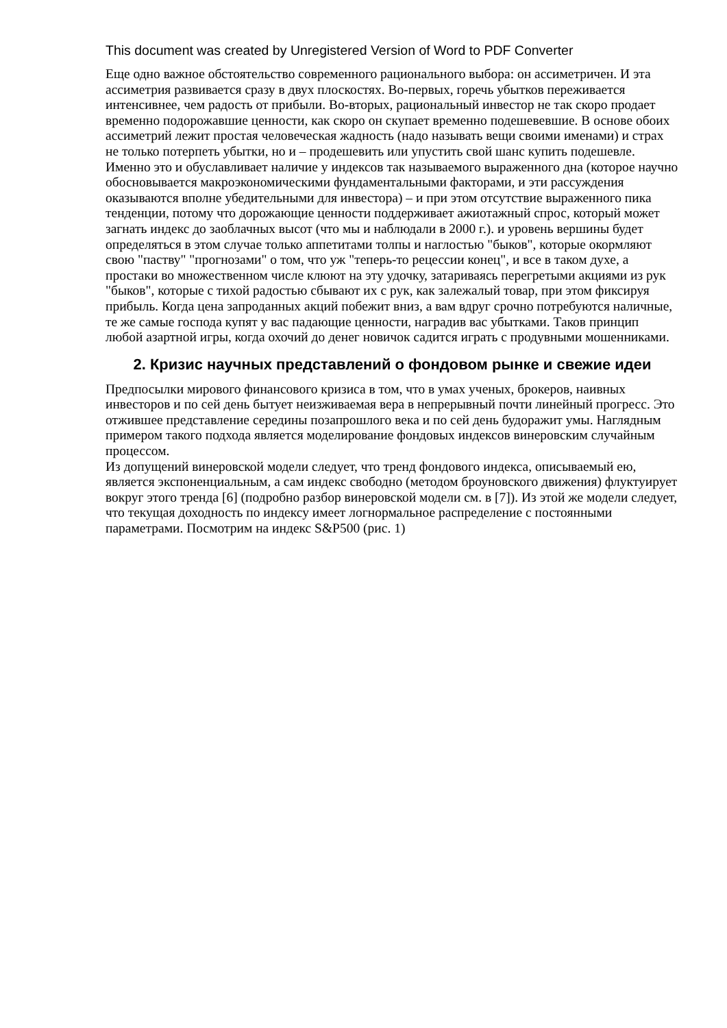This document was created by Unregistered Version of Word to PDF Converter
Еще одно важное обстоятельство современного рационального выбора: он ассиметричен. И эта ассиметрия развивается сразу в двух плоскостях. Во-первых, горечь убытков переживается интенсивнее, чем радость от прибыли. Во-вторых, рациональный инвестор не так скоро продает временно подорожавшие ценности, как скоро он скупает временно подешевевшие. В основе обоих ассиметрий лежит простая человеческая жадность (надо называть вещи своими именами) и страх не только потерпеть убытки, но и – продешевить или упустить свой шанс купить подешевле. Именно это и обуславливает наличие у индексов так называемого выраженного дна (которое научно обосновывается макроэкономическими фундаментальными факторами, и эти рассуждения оказываются вполне убедительными для инвестора) – и при этом отсутствие выраженного пика тенденции, потому что дорожающие ценности поддерживает ажиотажный спрос, который может загнать индекс до заоблачных высот (что мы и наблюдали в 2000 г.). и уровень вершины будет определяться в этом случае только аппетитами толпы и наглостью "быков", которые окормляют свою "паству" "прогнозами" о том, что уж "теперь-то рецессии конец", и все в таком духе, а простаки во множественном числе клюют на эту удочку, затариваясь перегретыми акциями из рук "быков", которые с тихой радостью сбывают их с рук, как залежалый товар, при этом фиксируя прибыль. Когда цена запроданных акций побежит вниз, а вам вдруг срочно потребуются наличные, те же самые господа купят у вас падающие ценности, наградив вас убытками. Таков принцип любой азартной игры, когда охочий до денег новичок садится играть с продувными мошенниками.
2. Кризис научных представлений о фондовом рынке и свежие идеи
Предпосылки мирового финансового кризиса в том, что в умах ученых, брокеров, наивных инвесторов и по сей день бытует неизживаемая вера в непрерывный почти линейный прогресс. Это отжившее представление середины позапрошлого века и по сей день будоражит умы. Наглядным примером такого подхода является моделирование фондовых индексов винеровским случайным процессом.
Из допущений винеровской модели следует, что тренд фондового индекса, описываемый ею, является экспоненциальным, а сам индекс свободно (методом броуновского движения) флуктуирует вокруг этого тренда [6] (подробно разбор винеровской модели см. в [7]). Из этой же модели следует, что текущая доходность по индексу имеет логнормальное распределение с постоянными параметрами. Посмотрим на индекс S&P500 (рис. 1)